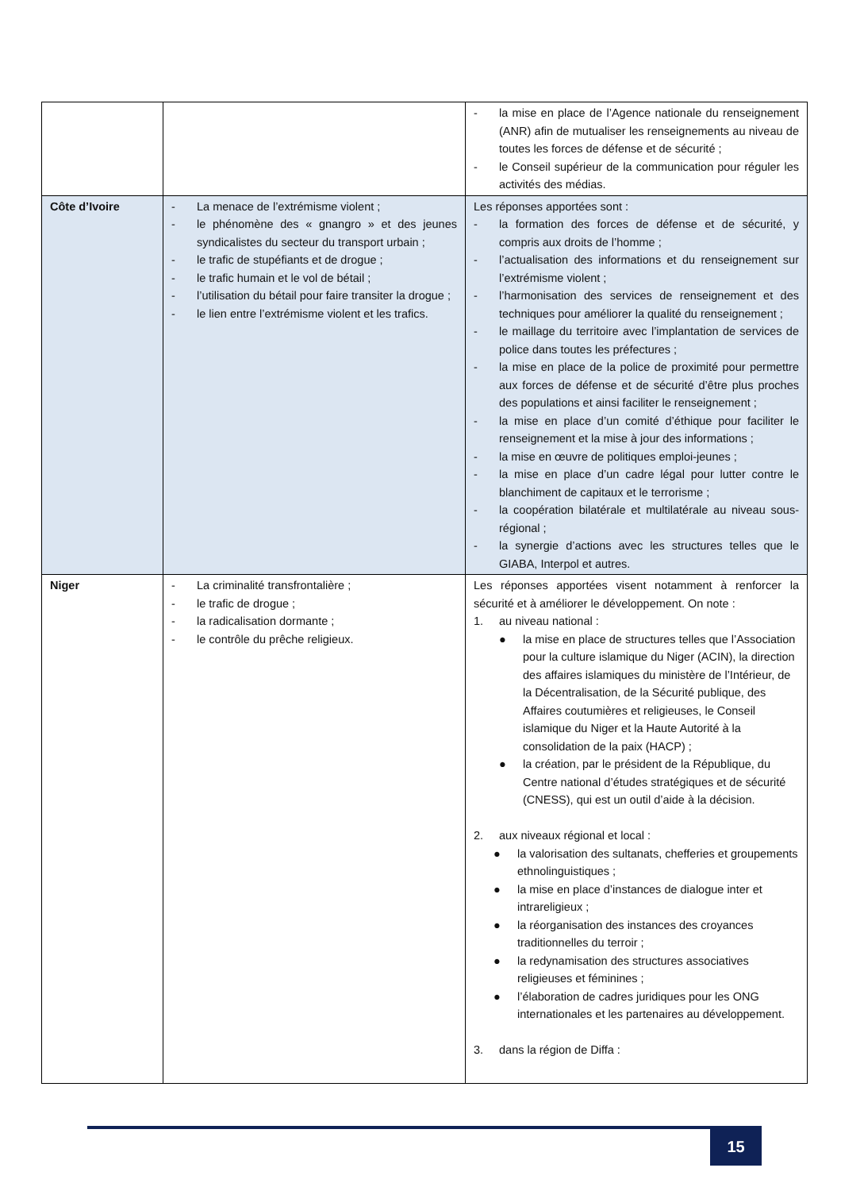| | | - la mise en place de l’Agence nationale du renseignement (ANR) afin de mutualiser les renseignements au niveau de toutes les forces de défense et de sécurité ; - le Conseil supérieur de la communication pour réguler les activités des médias. |
| Côte d’Ivoire | - La menace de l’extrémisme violent ; - le phénomène des « gnangro » et des jeunes syndicalistes du secteur du transport urbain ; - le trafic de stupéfiants et de drogue ; - le trafic humain et le vol de bétail ; - l’utilisation du bétail pour faire transiter la drogue ; - le lien entre l’extrémisme violent et les trafics. | Les réponses apportées sont : - la formation des forces de défense et de sécurité, y compris aux droits de l’homme ; - l’actualisation des informations et du renseignement sur l’extrémisme violent ; - l’harmonisation des services de renseignement et des techniques pour améliorer la qualité du renseignement ; - le maillage du territoire avec l’implantation de services de police dans toutes les préfectures ; - la mise en place de la police de proximité pour permettre aux forces de défense et de sécurité d’être plus proches des populations et ainsi faciliter le renseignement ; - la mise en place d’un comité d’éthique pour faciliter le renseignement et la mise à jour des informations ; - la mise en œuvre de politiques emploi-jeunes ; - la mise en place d’un cadre légal pour lutter contre le blanchiment de capitaux et le terrorisme ; - la coopération bilatérale et multilatérale au niveau sous-régional ; - la synergie d’actions avec les structures telles que le GIABA, Interpol et autres. |
| Niger | - La criminalité transfrontalière ; - le trafic de drogue ; - la radicalisation dormante ; - le contrôle du prêche religieux. | Les réponses apportées visent notamment à renforcer la sécurité et à améliorer le développement. On note : 1. au niveau national : ● la mise en place de structures telles que l’Association pour la culture islamique du Niger (ACIN), la direction des affaires islamiques du ministère de l’Intérieur, de la Décentralisation, de la Sécurité publique, des Affaires coutumières et religieuses, le Conseil islamique du Niger et la Haute Autorité à la consolidation de la paix (HACP) ; ● la création, par le président de la République, du Centre national d’études stratégiques et de sécurité (CNESS), qui est un outil d’aide à la décision. 2. aux niveaux régional et local : ● la valorisation des sultanats, chefferies et groupements ethnolinguistiques ; ● la mise en place d’instances de dialogue inter et intrareligieux ; ● la réorganisation des instances des croyances traditionnelles du terroir ; ● la redynamisation des structures associatives religieuses et féminines ; ● l’élaboration de cadres juridiques pour les ONG internationales et les partenaires au développement. 3. dans la région de Diffa : |
15